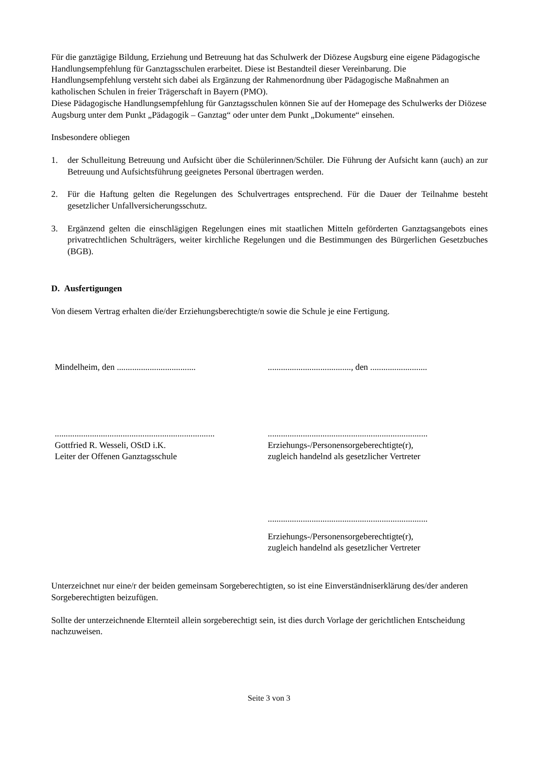Für die ganztägige Bildung, Erziehung und Betreuung hat das Schulwerk der Diözese Augsburg eine eigene Pädagogische Handlungsempfehlung für Ganztagsschulen erarbeitet. Diese ist Bestandteil dieser Vereinbarung. Die Handlungsempfehlung versteht sich dabei als Ergänzung der Rahmenordnung über Pädagogische Maßnahmen an katholischen Schulen in freier Trägerschaft in Bayern (PMO).
Diese Pädagogische Handlungsempfehlung für Ganztagsschulen können Sie auf der Homepage des Schulwerks der Diözese Augsburg unter dem Punkt „Pädagogik – Ganztag“ oder unter dem Punkt „Dokumente“ einsehen.
Insbesondere obliegen
1. der Schulleitung Betreuung und Aufsicht über die Schülerinnen/Schüler. Die Führung der Aufsicht kann (auch) an zur Betreuung und Aufsichtsführung geeignetes Personal übertragen werden.
2. Für die Haftung gelten die Regelungen des Schulvertrages entsprechend. Für die Dauer der Teilnahme besteht gesetzlicher Unfallversicherungsschutz.
3. Ergänzend gelten die einschlägigen Regelungen eines mit staatlichen Mitteln geförderten Ganztagsangebots eines privatrechtlichen Schulträgers, weiter kirchliche Regelungen und die Bestimmungen des Bürgerlichen Gesetzbuches (BGB).
D. Ausfertigungen
Von diesem Vertrag erhalten die/der Erziehungsberechtigte/n sowie die Schule je eine Fertigung.
Mindelheim, den ....................................
......................................, den ..........................
.........................................................................
Gottfried R. Wesseli, OStD i.K.
Leiter der Offenen Ganztagsschule
.........................................................................
Erziehungs-/Personensorgeberechtigte(r),
zugleich handelnd als gesetzlicher Vertreter
.........................................................................
Erziehungs-/Personensorgeberechtigte(r),
zugleich handelnd als gesetzlicher Vertreter
Unterzeichnet nur eine/r der beiden gemeinsam Sorgeberechtigten, so ist eine Einverständniserklärung des/der anderen Sorgeberechtigten beizufügen.
Sollte der unterzeichnende Elternteil allein sorgeberechtigt sein, ist dies durch Vorlage der gerichtlichen Entscheidung nachzuweisen.
Seite 3 von 3